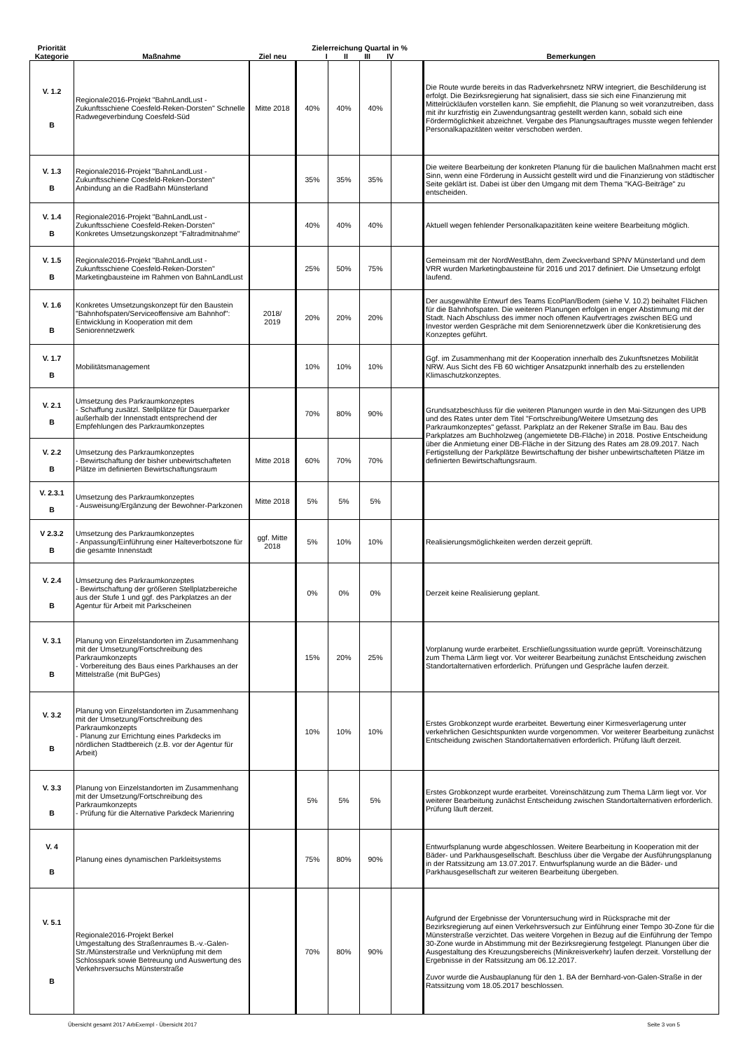| Priorität Kategorie | Maßnahme | Ziel neu | Zielerreichung Quartal in % I II III IV | | | | Bemerkungen |
| --- | --- | --- | --- | --- | --- | --- | --- |
| V. 1.2 B | Regionale2016-Projekt "BahnLandLust - Zukunftsschiene Coesfeld-Reken-Dorsten" Schnelle Radwegeverbindung Coesfeld-Süd | Mitte 2018 | 40% | 40% | 40% | | Die Route wurde bereits in das Radverkehrsnetz NRW integriert, die Beschilderung ist erfolgt. Die Bezirksregierung hat signalisiert, dass sie sich eine Finanzierung mit Mittelrückläufen vorstellen kann. Sie empfiehlt, die Planung so weit voranzutreiben, dass mit ihr kurzfristig ein Zuwendungsantrag gestellt werden kann, sobald sich eine Fördermöglichkeit abzeichnet. Vergabe des Planungsauftrages musste wegen fehlender Personalkapazitäten weiter verschoben werden. |
| V. 1.3 B | Regionale2016-Projekt "BahnLandLust - Zukunftsschiene Coesfeld-Reken-Dorsten" Anbindung an die RadBahn Münsterland | | 35% | 35% | 35% | | Die weitere Bearbeitung der konkreten Planung für die baulichen Maßnahmen macht erst Sinn, wenn eine Förderung in Aussicht gestellt wird und die Finanzierung von städtischer Seite geklärt ist. Dabei ist über den Umgang mit dem Thema "KAG-Beiträge" zu entscheiden. |
| V. 1.4 B | Regionale2016-Projekt "BahnLandLust - Zukunftsschiene Coesfeld-Reken-Dorsten" Konkretes Umsetzungskonzept "Faltradmitnahme" | | 40% | 40% | 40% | | Aktuell wegen fehlender Personalkapazitäten keine weitere Bearbeitung möglich. |
| V. 1.5 B | Regionale2016-Projekt "BahnLandLust - Zukunftsschiene Coesfeld-Reken-Dorsten" Marketingbausteine im Rahmen von BahnLandLust | | 25% | 50% | 75% | | Gemeinsam mit der NordWestBahn, dem Zweckverband SPNV Münsterland und dem VRR wurden Marketingbausteine für 2016 und 2017 definiert. Die Umsetzung erfolgt laufend. |
| V. 1.6 B | Konkretes Umsetzungskonzept für den Baustein "Bahnhofspaten/Serviceoffensive am Bahnhof": Entwicklung in Kooperation mit dem Seniorennetzwerk | 2018/ 2019 | 20% | 20% | 20% | | Der ausgewählte Entwurf des Teams EcoPlan/Bodem (siehe V. 10.2) beihaltet Flächen für die Bahnhofspaten. Die weiteren Planungen erfolgen in enger Abstimmung mit der Stadt. Nach Abschluss des immer noch offenen Kaufvertrages zwischen BEG und Investor werden Gespräche mit dem Seniorennetzwerk über die Konkretisierung des Konzeptes geführt. |
| V. 1.7 B | Mobilitätsmanagement | | 10% | 10% | 10% | | Ggf. im Zusammenhang mit der Kooperation innerhalb des Zukunftsnetzes Mobilität NRW. Aus Sicht des FB 60 wichtiger Ansatzpunkt innerhalb des zu erstellenden Klimaschutzkonzeptes. |
| V. 2.1 B | Umsetzung des Parkraumkonzeptes - Schaffung zusätzl. Stellplätze für Dauerparker außerhalb der Innenstadt entsprechend der Empfehlungen des Parkraumkonzeptes | | 70% | 80% | 90% | | Grundsatzbeschluss für die weiteren Planungen wurde in den Mai-Sitzungen des UPB und des Rates unter dem Titel "Fortschreibung/Weitere Umsetzung des Parkraumkonzeptes" gefasst. Parkplatz an der Rekener Straße im Bau. Bau des Parkplatzes am Buchholzweg (angemietete DB-Fläche) in 2018. Postive Entscheidung über die Anmietung einer DB-Fläche in der Sitzung des Rates am 28.09.2017. Nach Fertigstellung der Parkplätze Bewirtschaftung der bisher unbewirtschafteten Plätze im definierten Bewirtschaftungsraum. |
| V. 2.2 B | Umsetzung des Parkraumkonzeptes - Bewirtschaftung der bisher unbewirtschafteten Plätze im definierten Bewirtschaftungsraum | Mitte 2018 | 60% | 70% | 70% | | |
| V. 2.3.1 B | Umsetzung des Parkraumkonzeptes - Ausweisung/Ergänzung der Bewohner-Parkzonen | Mitte 2018 | 5% | 5% | 5% | | |
| V 2.3.2 B | Umsetzung des Parkraumkonzeptes - Anpassung/Einführung einer Halteverbotszone für die gesamte Innenstadt | ggf. Mitte 2018 | 5% | 10% | 10% | | Realisierungsmöglichkeiten werden derzeit geprüft. |
| V. 2.4 B | Umsetzung des Parkraumkonzeptes - Bewirtschaftung der größeren Stellplatzbereiche aus der Stufe 1 und ggf. des Parkplatzes an der Agentur für Arbeit mit Parkscheinen | | 0% | 0% | 0% | | Derzeit keine Realisierung geplant. |
| V. 3.1 B | Planung von Einzelstandorten im Zusammenhang mit der Umsetzung/Fortschreibung des Parkraumkonzepts - Vorbereitung des Baus eines Parkhauses an der Mittelstraße (mit BuPGes) | | 15% | 20% | 25% | | Vorplanung wurde erarbeitet. Erschließungssituation wurde geprüft. Voreinschätzung zum Thema Lärm liegt vor. Vor weiterer Bearbeitung zunächst Entscheidung zwischen Standortalternativen erforderlich. Prüfungen und Gespräche laufen derzeit. |
| V. 3.2 B | Planung von Einzelstandorten im Zusammenhang mit der Umsetzung/Fortschreibung des Parkraumkonzepts - Planung zur Errichtung eines Parkdecks im nördlichen Stadtbereich (z.B. vor der Agentur für Arbeit) | | 10% | 10% | 10% | | Erstes Grobkonzept wurde erarbeitet. Bewertung einer Kirmesverlagerung unter verkehrlichen Gesichtspunkten wurde vorgenommen. Vor weiterer Bearbeitung zunächst Entscheidung zwischen Standortalternativen erforderlich. Prüfung läuft derzeit. |
| V. 3.3 B | Planung von Einzelstandorten im Zusammenhang mit der Umsetzung/Fortschreibung des Parkraumkonzepts - Prüfung für die Alternative Parkdeck Marienring | | 5% | 5% | 5% | | Erstes Grobkonzept wurde erarbeitet. Voreinschätzung zum Thema Lärm liegt vor. Vor weiterer Bearbeitung zunächst Entscheidung zwischen Standortalternativen erforderlich. Prüfung läuft derzeit. |
| V. 4 B | Planung eines dynamischen Parkleitsystems | | 75% | 80% | 90% | | Entwurfsplanung wurde abgeschlossen. Weitere Bearbeitung in Kooperation mit der Bäder- und Parkhausgesellschaft. Beschluss über die Vergabe der Ausführungsplanung in der Ratssitzung am 13.07.2017. Entwurfsplanung wurde an die Bäder- und Parkhausgesellschaft zur weiteren Bearbeitung übergeben. |
| V. 5.1 B | Regionale2016-Projekt Berkel Umgestaltung des Straßenraumes B.-v.-Galen-Str./Münsterstraße und Verknüpfung mit dem Schlosspark sowie Betreuung und Auswertung des Verkehrsversuchs Münsterstraße | | 70% | 80% | 90% | | Aufgrund der Ergebnisse der Voruntersuchung wird in Rücksprache mit der Bezirksregierung auf einen Verkehrsversuch zur Einführung einer Tempo 30-Zone für die Münsterstraße verzichtet. Das weitere Vorgehen in Bezug auf die Einführung der Tempo 30-Zone wurde in Abstimmung mit der Bezirksregierung festgelegt. Planungen über die Ausgestaltung des Kreuzungsbereichs (Minikreisverkehr) laufen derzeit. Vorstellung der Ergebnisse in der Ratssitzung am 06.12.2017. Zuvor wurde die Ausbauplanung für den 1. BA der Bernhard-von-Galen-Straße in der Ratssitzung vom 18.05.2017 beschlossen. |
Übersicht gesamt 2017 ArbExempl - Übersicht 2017 Seite 3 von 5